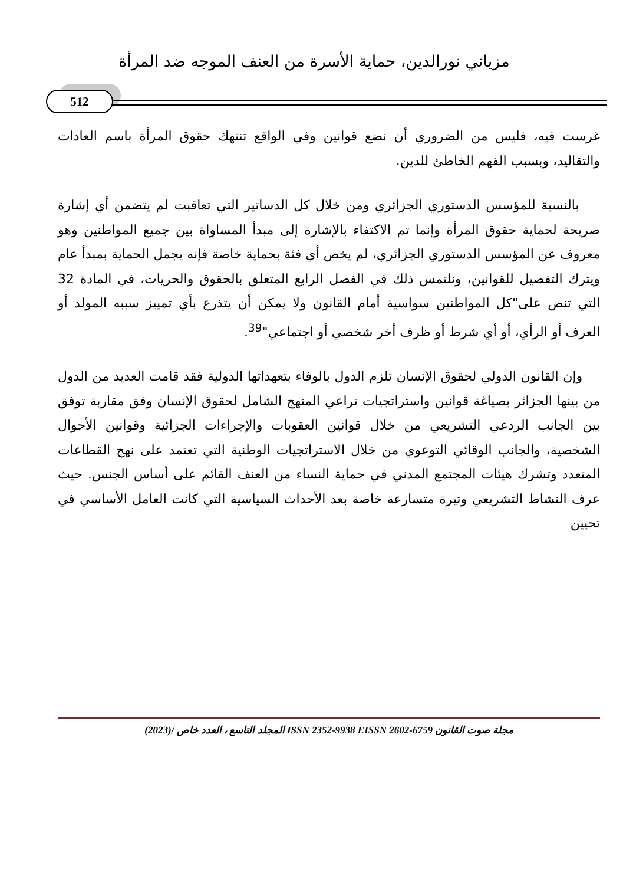مزياني نورالدين، حماية الأسرة من العنف الموجه ضد المرأة
512
غرست فيه، فليس من الضروري أن نضع قوانين وفي الواقع تنتهك حقوق المرأة باسم العادات والتقاليد، وبسبب الفهم الخاطئ للدين.
بالنسبة للمؤسس الدستوري الجزائري ومن خلال كل الدساتير التي تعاقبت لم يتضمن أي إشارة صريحة لحماية حقوق المرأة وإنما تم الاكتفاء بالإشارة إلى مبدأ المساواة بين جميع المواطنين وهو معروف عن المؤسس الدستوري الجزائري، لم يخص أي فئة بحماية خاصة فإنه يجمل الحماية بمبدأ عام ويترك التفصيل للقوانين، ونلتمس ذلك في الفصل الرابع المتعلق بالحقوق والحريات، في المادة 32 التي تنص على"كل المواطنين سواسية أمام القانون ولا يمكن أن يتذرع بأي تمييز سببه المولد أو العرف أو الرأي، أو أي شرط أو ظرف أخر شخصي أو اجتماعي"<sup>39</sup>.
وإن القانون الدولي لحقوق الإنسان تلزم الدول بالوفاء بتعهداتها الدولية فقد قامت العديد من الدول من بينها الجزائر بصياغة قوانين واستراتجيات تراعي المنهج الشامل لحقوق الإنسان وفق مقاربة توفق بين الجانب الردعي التشريعي من خلال قوانين العقوبات والإجراءات الجزائية وقوانين الأحوال الشخصية، والجانب الوقائي التوعوي من خلال الاستراتجيات الوطنية التي تعتمد على نهج القطاعات المتعدد وتشرك هيئات المجتمع المدني في حماية النساء من العنف القائم على أساس الجنس. حيث عرف النشاط التشريعي وتيرة متسارعة خاصة بعد الأحداث السياسية التي كانت العامل الأساسي في تحيين
مجلة صوت القانون ISSN 2352-9938 EISSN 2602-6759 المجلد التاسع ، العدد خاص /(2023)